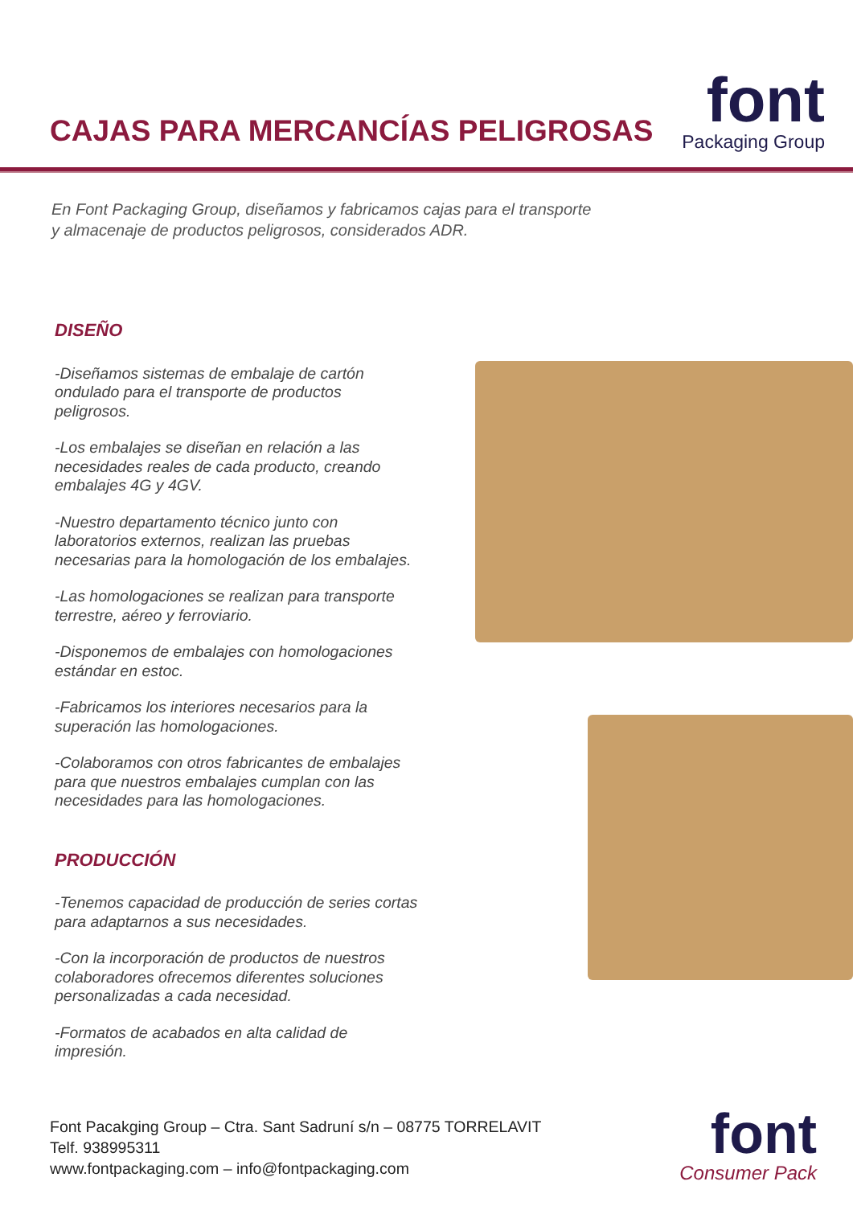CAJAS PARA MERCANCÍAS PELIGROSAS
font
Packaging Group
En Font Packaging Group, diseñamos y fabricamos cajas para el transporte y almacenaje de productos peligrosos, considerados ADR.
DISEÑO
-Diseñamos sistemas de embalaje de cartón ondulado para el transporte de productos peligrosos.
-Los embalajes se diseñan en relación a las necesidades reales de cada producto, creando embalajes 4G y 4GV.
-Nuestro departamento técnico junto con laboratorios externos, realizan las pruebas necesarias para la homologación de los embalajes.
-Las homologaciones se realizan para transporte terrestre, aéreo y ferroviario.
-Disponemos de embalajes con homologaciones estándar en estoc.
-Fabricamos los interiores necesarios para la superación las homologaciones.
-Colaboramos con otros fabricantes de embalajes para que nuestros embalajes cumplan con las necesidades para las homologaciones.
PRODUCCIÓN
-Tenemos capacidad de producción de series cortas para adaptarnos a sus necesidades.
-Con la incorporación de productos de nuestros colaboradores ofrecemos diferentes soluciones personalizadas a cada necesidad.
-Formatos de acabados en alta calidad de impresión.
Font Pacakging Group – Ctra. Sant Sadruní s/n – 08775 TORRELAVIT
Telf. 938995311
www.fontpackaging.com – info@fontpackaging.com
font
Consumer Pack